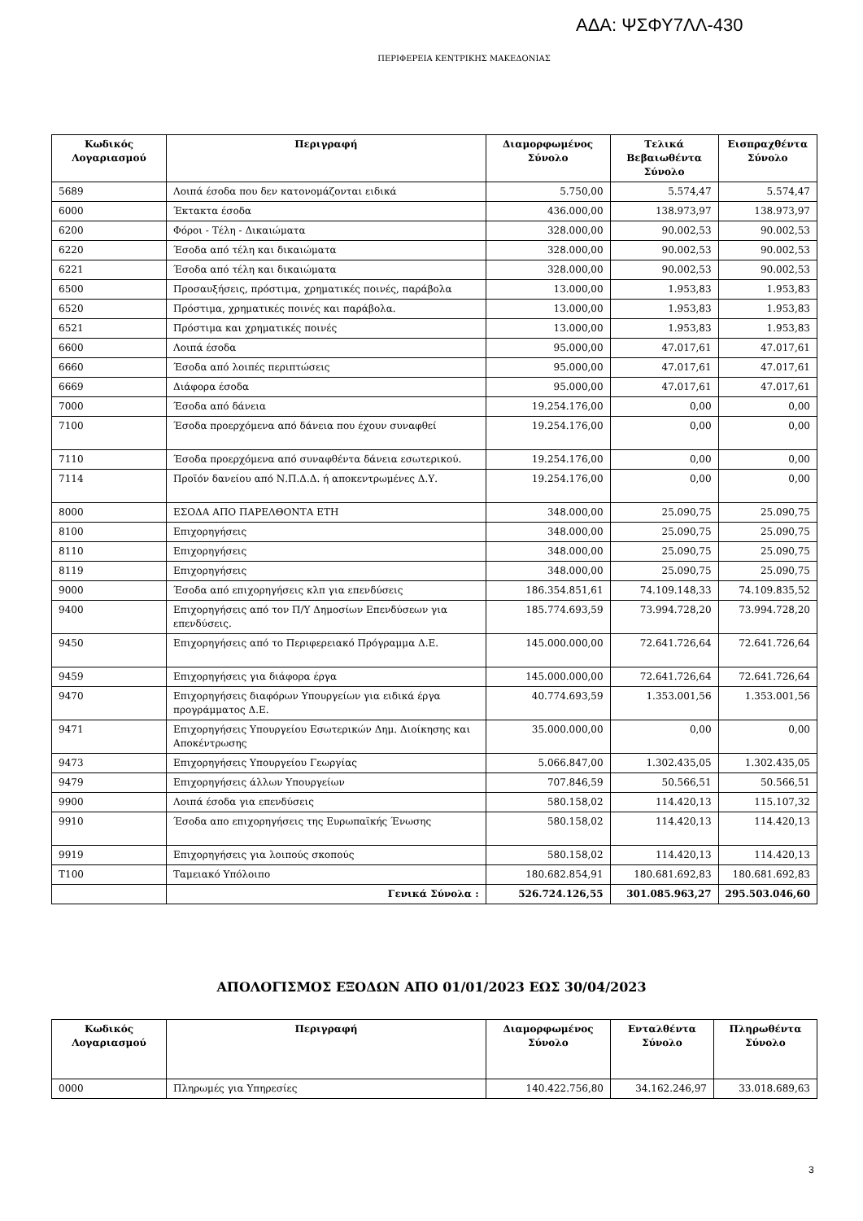ΑΔΑ: ΨΣΦΥ7ΛΛ-430
ΠΕΡΙΦΕΡΕΙΑ ΚΕΝΤΡΙΚΗΣ ΜΑΚΕΔΟΝΙΑΣ
| Κωδικός Λογαριασμού | Περιγραφή | Διαμορφωμένος Σύνολο | Τελικά Βεβαιωθέντα Σύνολο | Εισπραχθέντα Σύνολο |
| --- | --- | --- | --- | --- |
| 5689 | Λοιπά έσοδα που δεν κατονομάζονται ειδικά | 5.750,00 | 5.574,47 | 5.574,47 |
| 6000 | Έκτακτα έσοδα | 436.000,00 | 138.973,97 | 138.973,97 |
| 6200 | Φόροι - Τέλη - Δικαιώματα | 328.000,00 | 90.002,53 | 90.002,53 |
| 6220 | Έσοδα από τέλη και δικαιώματα | 328.000,00 | 90.002,53 | 90.002,53 |
| 6221 | Έσοδα από τέλη και δικαιώματα | 328.000,00 | 90.002,53 | 90.002,53 |
| 6500 | Προσαυξήσεις, πρόστιμα, χρηματικές ποινές, παράβολα | 13.000,00 | 1.953,83 | 1.953,83 |
| 6520 | Πρόστιμα, χρηματικές ποινές και παράβολα. | 13.000,00 | 1.953,83 | 1.953,83 |
| 6521 | Πρόστιμα και χρηματικές ποινές | 13.000,00 | 1.953,83 | 1.953,83 |
| 6600 | Λοιπά έσοδα | 95.000,00 | 47.017,61 | 47.017,61 |
| 6660 | Έσοδα από λοιπές περιπτώσεις | 95.000,00 | 47.017,61 | 47.017,61 |
| 6669 | Διάφορα έσοδα | 95.000,00 | 47.017,61 | 47.017,61 |
| 7000 | Έσοδα από δάνεια | 19.254.176,00 | 0,00 | 0,00 |
| 7100 | Έσοδα προερχόμενα από δάνεια που έχουν συναφθεί | 19.254.176,00 | 0,00 | 0,00 |
| 7110 | Έσοδα προερχόμενα από συναφθέντα δάνεια εσωτερικού. | 19.254.176,00 | 0,00 | 0,00 |
| 7114 | Προϊόν δανείου από Ν.Π.Δ.Δ. ή αποκεντρωμένες Δ.Υ. | 19.254.176,00 | 0,00 | 0,00 |
| 8000 | ΕΣΟΔΑ ΑΠΟ ΠΑΡΕΛΘΟΝΤΑ ΕΤΗ | 348.000,00 | 25.090,75 | 25.090,75 |
| 8100 | Επιχορηγήσεις | 348.000,00 | 25.090,75 | 25.090,75 |
| 8110 | Επιχορηγήσεις | 348.000,00 | 25.090,75 | 25.090,75 |
| 8119 | Επιχορηγήσεις | 348.000,00 | 25.090,75 | 25.090,75 |
| 9000 | Έσοδα από επιχορηγήσεις κλπ για επενδύσεις | 186.354.851,61 | 74.109.148,33 | 74.109.835,52 |
| 9400 | Επιχορηγήσεις από τον Π/Υ Δημοσίων Επενδύσεων για επενδύσεις. | 185.774.693,59 | 73.994.728,20 | 73.994.728,20 |
| 9450 | Επιχορηγήσεις από το Περιφερειακό Πρόγραμμα Δ.Ε. | 145.000.000,00 | 72.641.726,64 | 72.641.726,64 |
| 9459 | Επιχορηγήσεις για διάφορα έργα | 145.000.000,00 | 72.641.726,64 | 72.641.726,64 |
| 9470 | Επιχορηγήσεις διαφόρων Υπουργείων για ειδικά έργα προγράμματος Δ.Ε. | 40.774.693,59 | 1.353.001,56 | 1.353.001,56 |
| 9471 | Επιχορηγήσεις Υπουργείου Εσωτερικών Δημ. Διοίκησης και Αποκέντρωσης | 35.000.000,00 | 0,00 | 0,00 |
| 9473 | Επιχορηγήσεις Υπουργείου Γεωργίας | 5.066.847,00 | 1.302.435,05 | 1.302.435,05 |
| 9479 | Επιχορηγήσεις άλλων Υπουργείων | 707.846,59 | 50.566,51 | 50.566,51 |
| 9900 | Λοιπά έσοδα για επενδύσεις | 580.158,02 | 114.420,13 | 115.107,32 |
| 9910 | Έσοδα απο επιχορηγήσεις της Ευρωπαϊκής Ένωσης | 580.158,02 | 114.420,13 | 114.420,13 |
| 9919 | Επιχορηγήσεις για λοιπούς σκοπούς | 580.158,02 | 114.420,13 | 114.420,13 |
| T100 | Ταμειακό Υπόλοιπο | 180.682.854,91 | 180.681.692,83 | 180.681.692,83 |
| | Γενικά Σύνολα : | 526.724.126,55 | 301.085.963,27 | 295.503.046,60 |
ΑΠΟΛΟΓΙΣΜΟΣ ΕΞΟΔΩΝ ΑΠΟ 01/01/2023 ΕΩΣ 30/04/2023
| Κωδικός Λογαριασμού | Περιγραφή | Διαμορφωμένος Σύνολο | Ενταλθέντα Σύνολο | Πληρωθέντα Σύνολο |
| --- | --- | --- | --- | --- |
| 0000 | Πληρωμές για Υπηρεσίες | 140.422.756,80 | 34.162.246,97 | 33.018.689,63 |
3